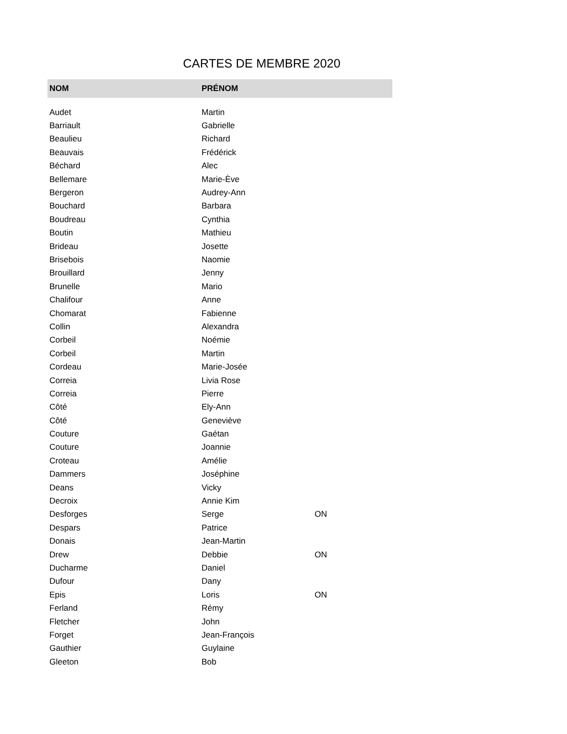CARTES DE MEMBRE 2020
| NOM | PRÉNOM | |
| --- | --- | --- |
| Audet | Martin | |
| Barriault | Gabrielle | |
| Beaulieu | Richard | |
| Beauvais | Frédérick | |
| Béchard | Alec | |
| Bellemare | Marie-Ève | |
| Bergeron | Audrey-Ann | |
| Bouchard | Barbara | |
| Boudreau | Cynthia | |
| Boutin | Mathieu | |
| Brideau | Josette | |
| Brisebois | Naomie | |
| Brouillard | Jenny | |
| Brunelle | Mario | |
| Chalifour | Anne | |
| Chomarat | Fabienne | |
| Collin | Alexandra | |
| Corbeil | Noémie | |
| Corbeil | Martin | |
| Cordeau | Marie-Josée | |
| Correia | Livia Rose | |
| Correia | Pierre | |
| Côté | Ely-Ann | |
| Côté | Geneviève | |
| Couture | Gaétan | |
| Couture | Joannie | |
| Croteau | Amélie | |
| Dammers | Joséphine | |
| Deans | Vicky | |
| Decroix | Annie Kim | |
| Desforges | Serge | ON |
| Despars | Patrice | |
| Donais | Jean-Martin | |
| Drew | Debbie | ON |
| Ducharme | Daniel | |
| Dufour | Dany | |
| Epis | Loris | ON |
| Ferland | Rémy | |
| Fletcher | John | |
| Forget | Jean-François | |
| Gauthier | Guylaine | |
| Gleeton | Bob | |